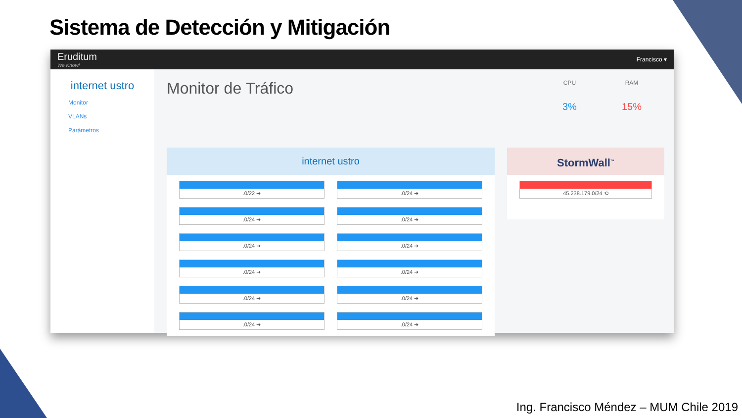Sistema de Detección y Mitigación
Eruditum
We Know!
Francisco ▾
internet ustro
Monitor
VLANs
Parámetros
Monitor de Tráfico
CPU
3%
RAM
15%
internet ustro
.0/22 ➜
.0/24 ➜
.0/24 ➜
.0/24 ➜
.0/24 ➜
.0/24 ➜
.0/24 ➜
.0/24 ➜
.0/24 ➜
.0/24 ➜
.0/24 ➜
.0/24 ➜
StormWall<sup>™</sup>
45.238.179.0/24 ⟲
Ing. Francisco Méndez – MUM Chile 2019